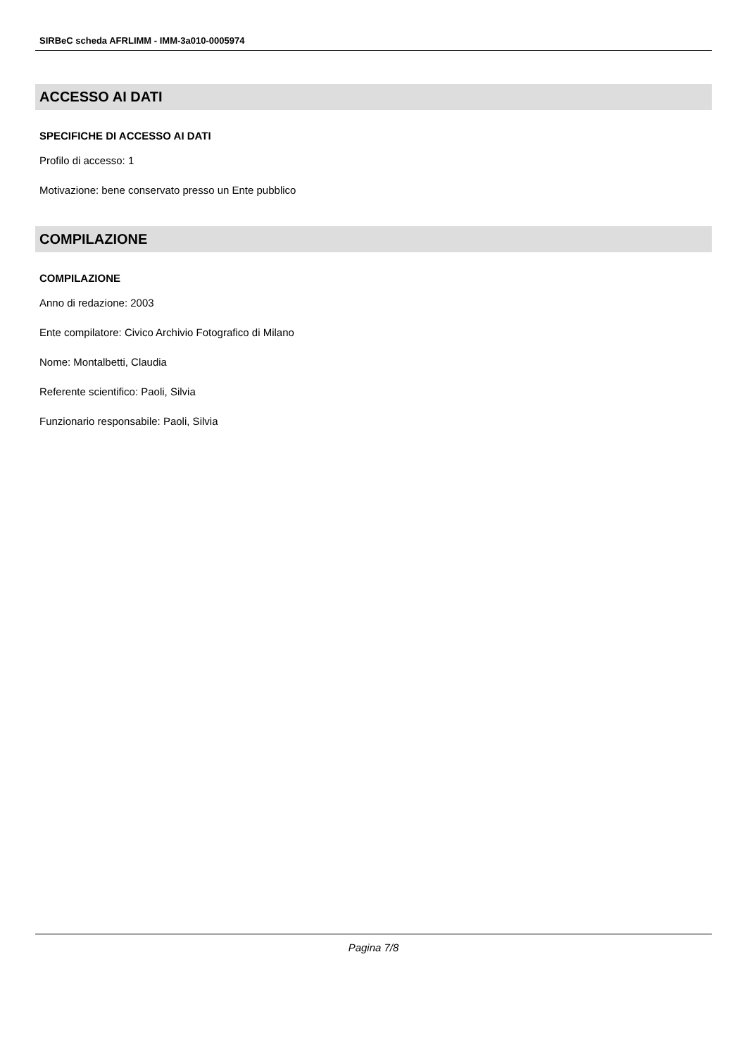SIRBeC scheda AFRLIMM - IMM-3a010-0005974
ACCESSO AI DATI
SPECIFICHE DI ACCESSO AI DATI
Profilo di accesso: 1
Motivazione: bene conservato presso un Ente pubblico
COMPILAZIONE
COMPILAZIONE
Anno di redazione: 2003
Ente compilatore: Civico Archivio Fotografico di Milano
Nome: Montalbetti, Claudia
Referente scientifico: Paoli, Silvia
Funzionario responsabile: Paoli, Silvia
Pagina 7/8